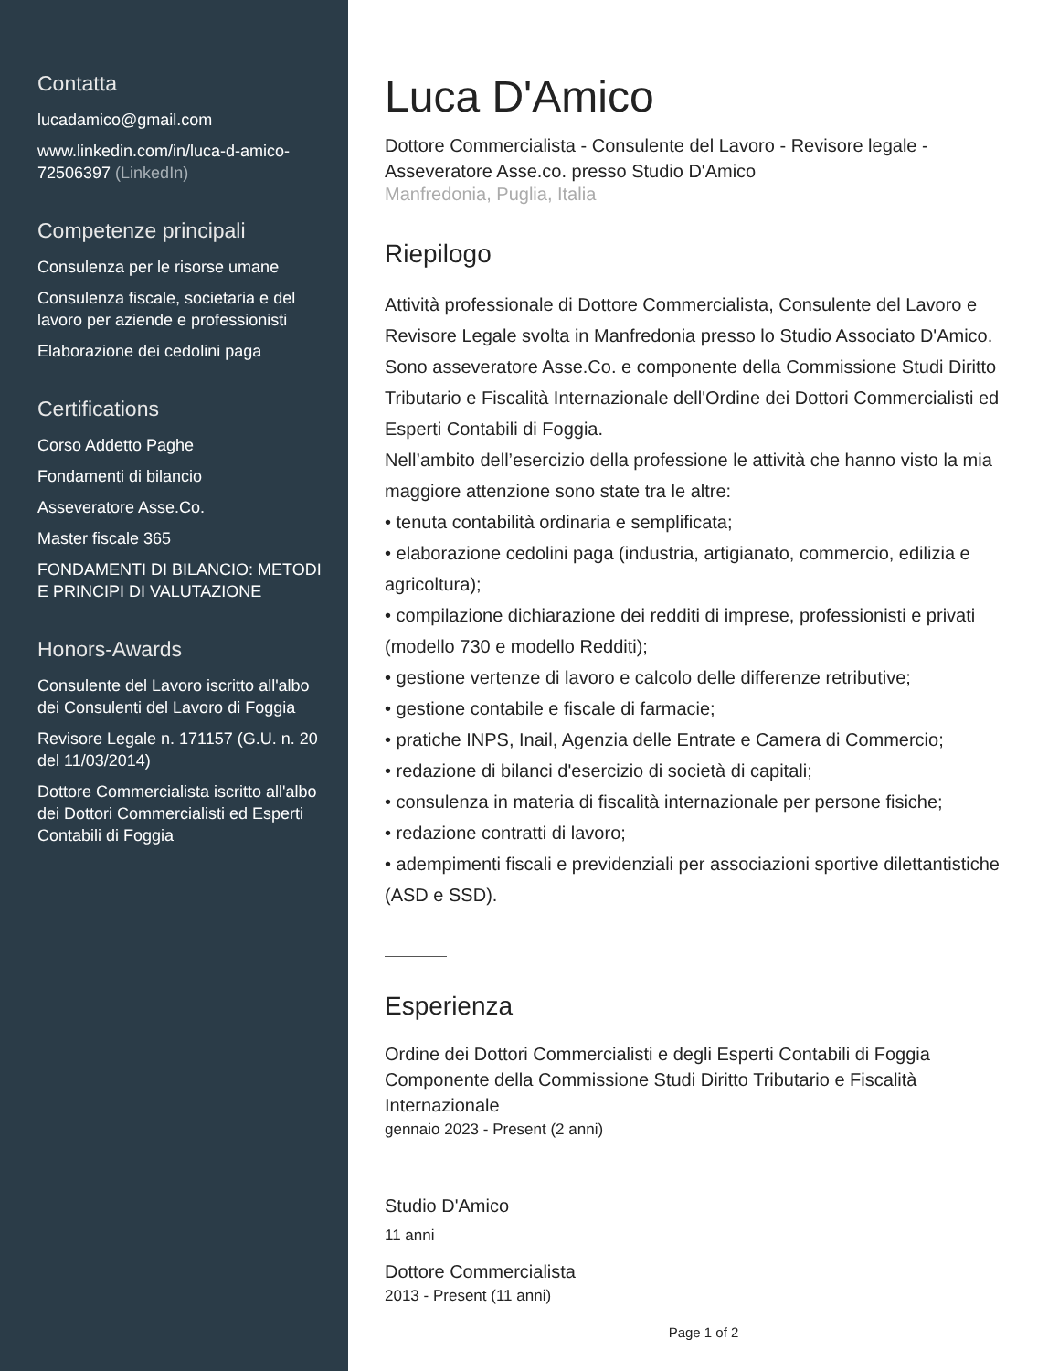Contatta
lucadamico@gmail.com
www.linkedin.com/in/luca-d-amico-72506397 (LinkedIn)
Competenze principali
Consulenza per le risorse umane
Consulenza fiscale, societaria e del lavoro per aziende e professionisti
Elaborazione dei cedolini paga
Certifications
Corso Addetto Paghe
Fondamenti di bilancio
Asseveratore Asse.Co.
Master fiscale 365
FONDAMENTI DI BILANCIO: METODI E PRINCIPI DI VALUTAZIONE
Honors-Awards
Consulente del Lavoro iscritto all'albo dei Consulenti del Lavoro di Foggia
Revisore Legale n. 171157 (G.U. n. 20 del 11/03/2014)
Dottore Commercialista iscritto all'albo dei Dottori Commercialisti ed Esperti Contabili di Foggia
Luca D'Amico
Dottore Commercialista - Consulente del Lavoro - Revisore legale - Asseveratore Asse.co. presso Studio D'Amico
Manfredonia, Puglia, Italia
Riepilogo
Attività professionale di Dottore Commercialista, Consulente del Lavoro e Revisore Legale svolta in Manfredonia presso lo Studio Associato D'Amico. Sono asseveratore Asse.Co. e componente della Commissione Studi Diritto Tributario e Fiscalità Internazionale dell'Ordine dei Dottori Commercialisti ed Esperti Contabili di Foggia.
Nell’ambito dell’esercizio della professione le attività che hanno visto la mia maggiore attenzione sono state tra le altre:
• tenuta contabilità ordinaria e semplificata;
• elaborazione cedolini paga (industria, artigianato, commercio, edilizia e agricoltura);
• compilazione dichiarazione dei redditi di imprese, professionisti e privati (modello 730 e modello Redditi);
• gestione vertenze di lavoro e calcolo delle differenze retributive;
• gestione contabile e fiscale di farmacie;
• pratiche INPS, Inail, Agenzia delle Entrate e Camera di Commercio;
• redazione di bilanci d'esercizio di società di capitali;
• consulenza in materia di fiscalità internazionale per persone fisiche;
• redazione contratti di lavoro;
• adempimenti fiscali e previdenziali per associazioni sportive dilettantistiche (ASD e SSD).
Esperienza
Ordine dei Dottori Commercialisti e degli Esperti Contabili di Foggia
Componente della Commissione Studi Diritto Tributario e Fiscalità Internazionale
gennaio 2023 - Present (2 anni)
Studio D'Amico
11 anni
Dottore Commercialista
2013 - Present (11 anni)
Page 1 of 2